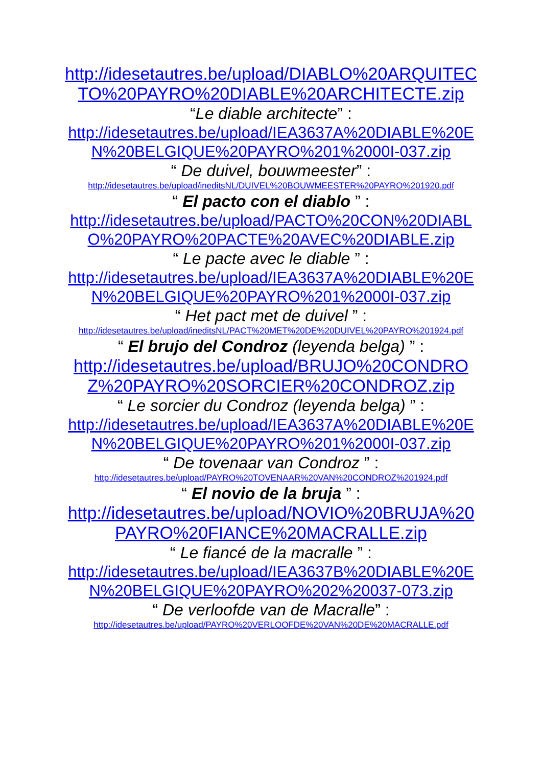http://idesetautres.be/upload/DIABLO%20ARQUITECTO%20PAYRO%20DIABLE%20ARCHITECTE.zip
“Le diable architecte” :
http://idesetautres.be/upload/IEA3637A%20DIABLE%20EN%20BELGIQUE%20PAYRO%201%2000I-037.zip
“ De duivel, bouwmeester” :
http://idesetautres.be/upload/ineditsNL/DUIVEL%20BOUWMEESTER%20PAYRO%201920.pdf
“ El pacto con el diablo ” :
http://idesetautres.be/upload/PACTO%20CON%20DIABLO%20PAYRO%20PACTE%20AVEC%20DIABLE.zip
“ Le pacte avec le diable ” :
http://idesetautres.be/upload/IEA3637A%20DIABLE%20EN%20BELGIQUE%20PAYRO%201%2000I-037.zip
“ Het pact met de duivel ” :
http://idesetautres.be/upload/ineditsNL/PACT%20MET%20DE%20DUIVEL%20PAYRO%201924.pdf
“ El brujo del Condroz (leyenda belga) ” :
http://idesetautres.be/upload/BRUJO%20CONDROZ%20PAYRO%20SORCIER%20CONDROZ.zip
“ Le sorcier du Condroz (leyenda belga) ” :
http://idesetautres.be/upload/IEA3637A%20DIABLE%20EN%20BELGIQUE%20PAYRO%201%2000I-037.zip
“ De tovenaar van Condroz ” :
http://idesetautres.be/upload/PAYRO%20TOVENAAR%20VAN%20CONDROZ%201924.pdf
“ El novio de la bruja ” :
http://idesetautres.be/upload/NOVIO%20BRUJA%20PAYRO%20FIANCE%20MACRALLE.zip
“ Le fiancé de la macralle ” :
http://idesetautres.be/upload/IEA3637B%20DIABLE%20EN%20BELGIQUE%20PAYRO%202%20037-073.zip
“ De verloofde van de Macralle” :
http://idesetautres.be/upload/PAYRO%20VERLOOFDE%20VAN%20DE%20MACRALLE.pdf